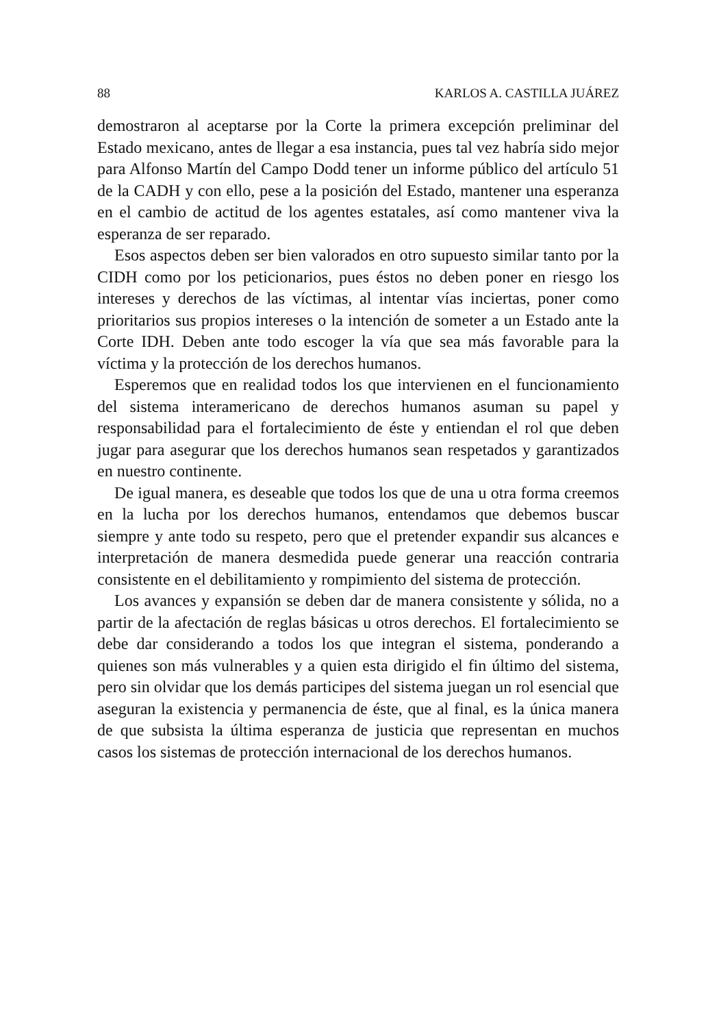88 KARLOS A. CASTILLA JUÁREZ
demostraron al aceptarse por la Corte la primera excepción preliminar del Estado mexicano, antes de llegar a esa instancia, pues tal vez habría sido mejor para Alfonso Martín del Campo Dodd tener un informe público del artículo 51 de la CADH y con ello, pese a la posición del Estado, mantener una esperanza en el cambio de actitud de los agentes estatales, así como mantener viva la esperanza de ser reparado.
Esos aspectos deben ser bien valorados en otro supuesto similar tanto por la CIDH como por los peticionarios, pues éstos no deben poner en riesgo los intereses y derechos de las víctimas, al intentar vías inciertas, poner como prioritarios sus propios intereses o la intención de someter a un Estado ante la Corte IDH. Deben ante todo escoger la vía que sea más favorable para la víctima y la protección de los derechos humanos.
Esperemos que en realidad todos los que intervienen en el funcionamiento del sistema interamericano de derechos humanos asuman su papel y responsabilidad para el fortalecimiento de éste y entiendan el rol que deben jugar para asegurar que los derechos humanos sean respetados y garantizados en nuestro continente.
De igual manera, es deseable que todos los que de una u otra forma creemos en la lucha por los derechos humanos, entendamos que debemos buscar siempre y ante todo su respeto, pero que el pretender expandir sus alcances e interpretación de manera desmedida puede generar una reacción contraria consistente en el debilitamiento y rompimiento del sistema de protección.
Los avances y expansión se deben dar de manera consistente y sólida, no a partir de la afectación de reglas básicas u otros derechos. El fortalecimiento se debe dar considerando a todos los que integran el sistema, ponderando a quienes son más vulnerables y a quien esta dirigido el fin último del sistema, pero sin olvidar que los demás participes del sistema juegan un rol esencial que aseguran la existencia y permanencia de éste, que al final, es la única manera de que subsista la última esperanza de justicia que representan en muchos casos los sistemas de protección internacional de los derechos humanos.